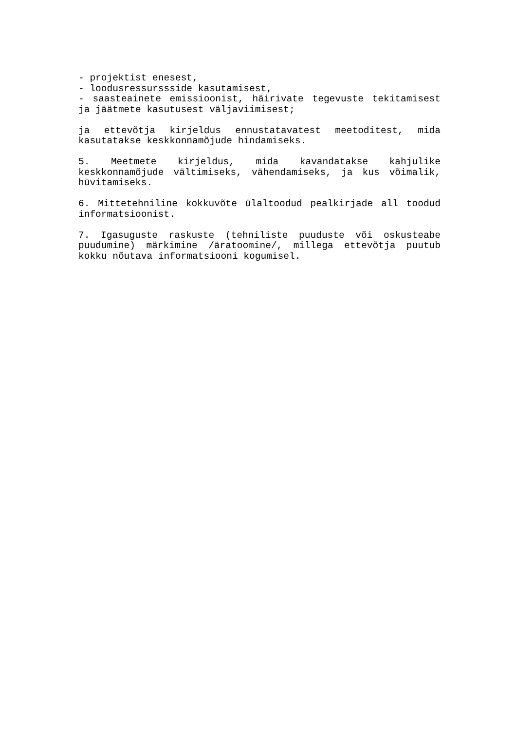- projektist enesest,
- loodusressurssside kasutamisest,
- saasteainete emissioonist, häirivate tegevuste tekitamisest ja jäätmete kasutusest väljaviimisest;
ja ettevõtja kirjeldus ennustatavatest meetoditest, mida kasutatakse keskkonnamõjude hindamiseks.
5. Meetmete kirjeldus, mida kavandatakse kahjulike keskkonnamõjude vältimiseks, vähendamiseks, ja kus võimalik, hüvitamiseks.
6. Mittetehniline kokkuvõte ülaltoodud pealkirjade all toodud informatsioonist.
7. Igasuguste raskuste (tehniliste puuduste või oskusteabe puudumine) märkimine /äratoomine/, millega ettevõtja puutub kokku nõutava informatsiooni kogumisel.